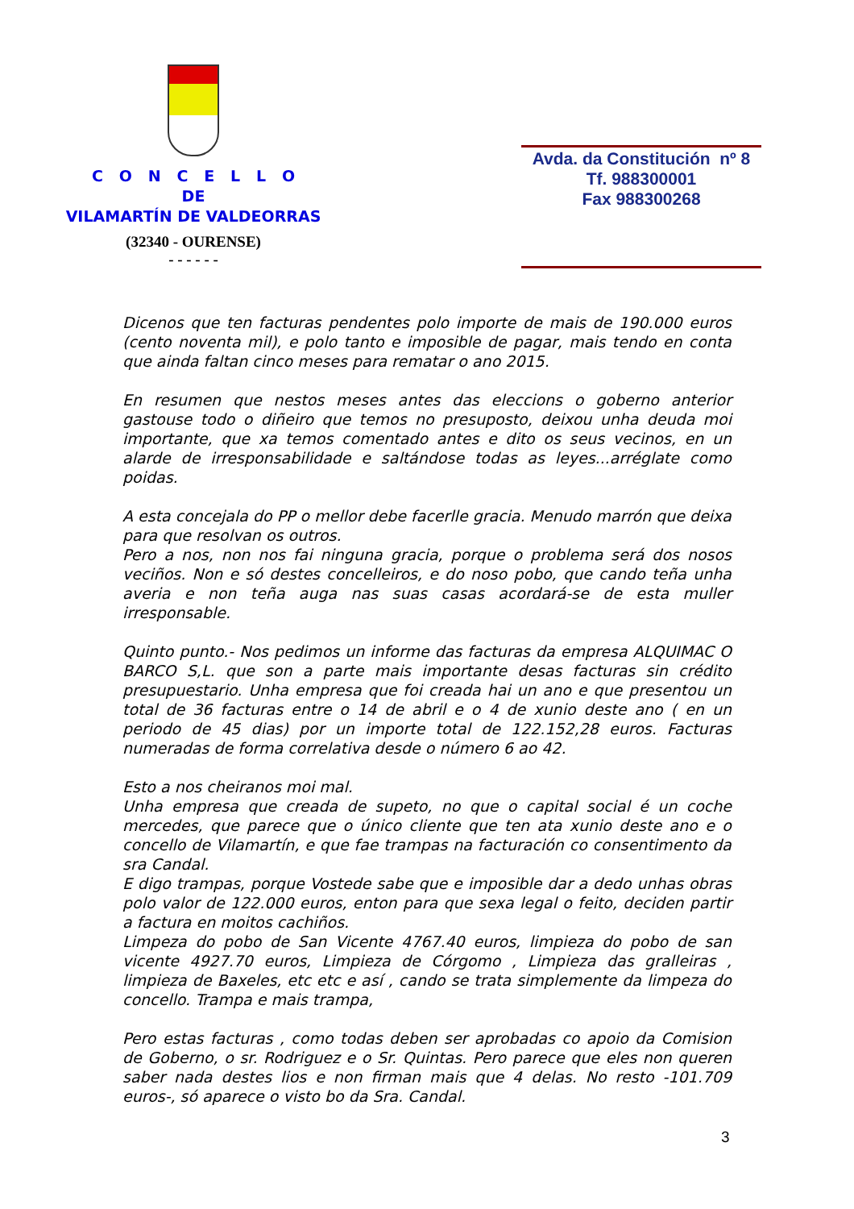C O N C E L L O
DE
VILAMARTÍN DE VALDEORRAS
(32340 - OURENSE)
- - - - - -
Avda. da Constitución nº 8
Tf. 988300001
Fax 988300268
Dicenos que ten facturas pendentes polo importe de mais de 190.000 euros (cento noventa mil), e polo tanto e imposible de pagar, mais tendo en conta que ainda faltan cinco meses para rematar o ano 2015.
En resumen que nestos meses antes das eleccions o goberno anterior gastouse todo o diñeiro que temos no presuposto, deixou unha deuda moi importante, que xa temos comentado antes e dito os seus vecinos, en un alarde de irresponsabilidade e saltándose todas as leyes...arréglate como poidas.
A esta concejala do PP o mellor debe facerlle gracia. Menudo marrón que deixa para que resolvan os outros.
Pero a nos, non nos fai ninguna gracia, porque o problema será dos nosos veciños. Non e só destes concelleiros, e do noso pobo, que cando teña unha averia e non teña auga nas suas casas acordará-se de esta muller irresponsable.
Quinto punto.- Nos pedimos un informe das facturas da empresa ALQUIMAC O BARCO S,L. que son a parte mais importante desas facturas sin crédito presupuestario. Unha empresa que foi creada hai un ano e que presentou un total de 36 facturas entre o 14 de abril e o 4 de xunio deste ano ( en un periodo de 45 dias) por un importe total de 122.152,28 euros. Facturas numeradas de forma correlativa desde o número 6 ao 42.
Esto a nos cheiranos moi mal.
Unha empresa que creada de supeto, no que o capital social é un coche mercedes, que parece que o único cliente que ten ata xunio deste ano e o concello de Vilamartín, e que fae trampas na facturación co consentimento da sra Candal.
E digo trampas, porque Vostede sabe que e imposible dar a dedo unhas obras polo valor de 122.000 euros, enton para que sexa legal o feito, deciden partir a factura en moitos cachiños.
Limpeza do pobo de San Vicente 4767.40 euros, limpieza do pobo de san vicente 4927.70 euros, Limpieza de Córgomo , Limpieza das gralleiras , limpieza de Baxeles, etc etc e así , cando se trata simplemente da limpeza do concello. Trampa e mais trampa,
Pero estas facturas , como todas deben ser aprobadas co apoio da Comision de Goberno, o sr. Rodriguez e o Sr. Quintas. Pero parece que eles non queren saber nada destes lios e non firman mais que 4 delas. No resto -101.709 euros-, só aparece o visto bo da Sra. Candal.
3